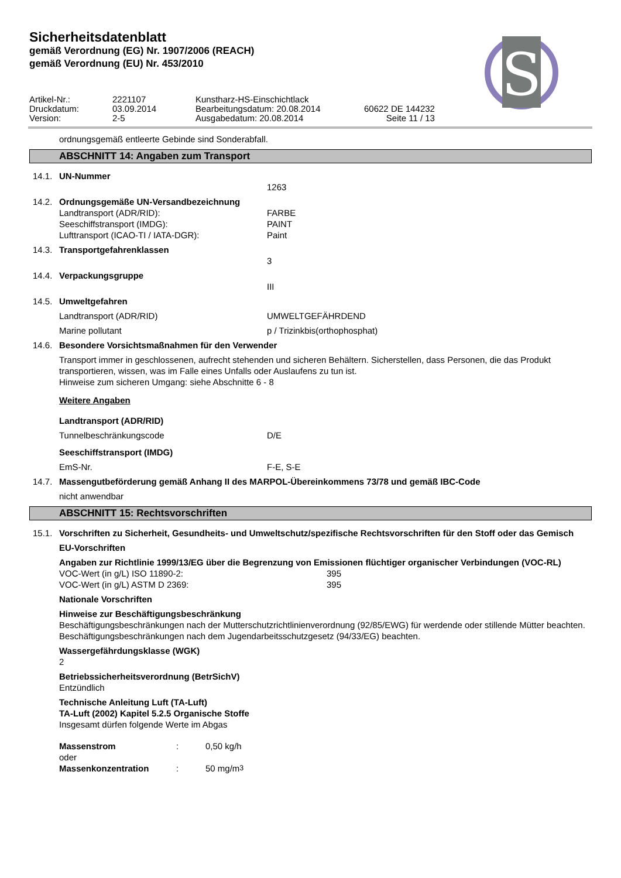Sicherheitsdatenblatt
gemäß Verordnung (EG) Nr. 1907/2006 (REACH)
gemäß Verordnung (EU) Nr. 453/2010
S
| Artikel-Nr.: | 2221107 | Kunstharz-HS-Einschichtlack | |
| Druckdatum: | 03.09.2014 | Bearbeitungsdatum: 20.08.2014 | 60622 DE 144232 |
| Version: | 2-5 | Ausgabedatum: 20.08.2014 | Seite 11 / 13 |
ordnungsgemäß entleerte Gebinde sind Sonderabfall.
ABSCHNITT 14: Angaben zum Transport
14.1. UN-Nummer
1263
14.2. Ordnungsgemäße UN-Versandbezeichnung
Landtransport (ADR/RID): FARBE
Seeschiffstransport (IMDG): PAINT
Lufttransport (ICAO-TI / IATA-DGR): Paint
14.3. Transportgefahrenklassen
3
14.4. Verpackungsgruppe
III
14.5. Umweltgefahren
Landtransport (ADR/RID) UMWELTGEFÄHRDEND
Marine pollutant p / Trizinkbis(orthophosphat)
14.6. Besondere Vorsichtsmaßnahmen für den Verwender
Transport immer in geschlossenen, aufrecht stehenden und sicheren Behältern. Sicherstellen, dass Personen, die das Produkt transportieren, wissen, was im Falle eines Unfalls oder Auslaufens zu tun ist.
Hinweise zum sicheren Umgang: siehe Abschnitte 6 - 8
Weitere Angaben
Landtransport (ADR/RID)
Tunnelbeschränkungscode D/E
Seeschiffstransport (IMDG)
EmS-Nr. F-E, S-E
14.7. Massengutbeförderung gemäß Anhang II des MARPOL-Übereinkommens 73/78 und gemäß IBC-Code
nicht anwendbar
ABSCHNITT 15: Rechtsvorschriften
15.1. Vorschriften zu Sicherheit, Gesundheits- und Umweltschutz/spezifische Rechtsvorschriften für den Stoff oder das Gemisch
EU-Vorschriften
Angaben zur Richtlinie 1999/13/EG über die Begrenzung von Emissionen flüchtiger organischer Verbindungen (VOC-RL)
VOC-Wert (in g/L) ISO 11890-2: 395
VOC-Wert (in g/L) ASTM D 2369: 395
Nationale Vorschriften
Hinweise zur Beschäftigungsbeschränkung
Beschäftigungsbeschränkungen nach der Mutterschutzrichtlinienverordnung (92/85/EWG) für werdende oder stillende Mütter beachten.
Beschäftigungsbeschränkungen nach dem Jugendarbeitsschutzgesetz (94/33/EG) beachten.
Wassergefährdungsklasse (WGK)
2
Betriebssicherheitsverordnung (BetrSichV)
Entzündlich
Technische Anleitung Luft (TA-Luft)
TA-Luft (2002) Kapitel 5.2.5 Organische Stoffe
Insgesamt dürfen folgende Werte im Abgas
Massenstrom: 0,50 kg/h
oder
Massenkonzentration: 50 mg/m<sup>3</sup>